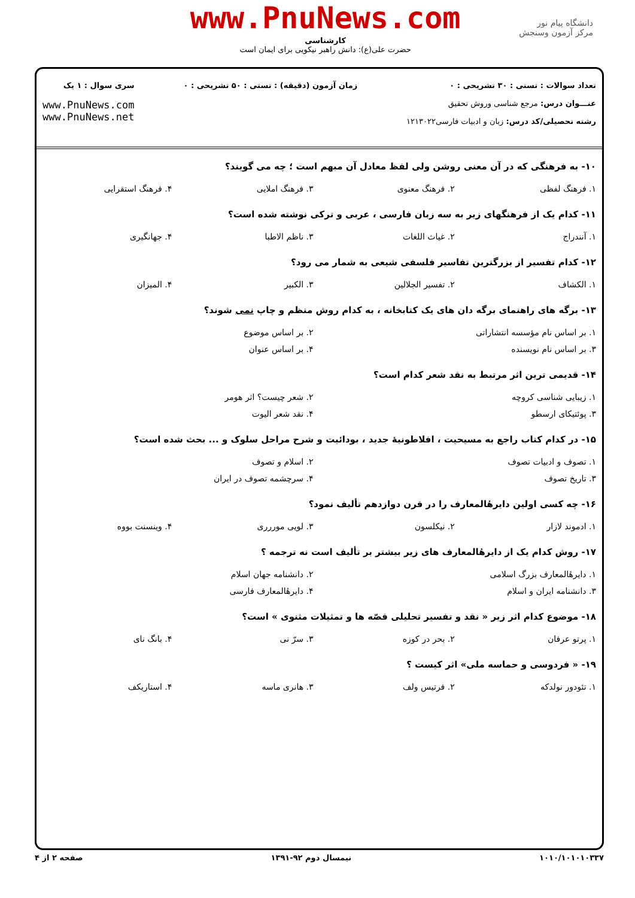دانشگاه پیام نور
مرکز آزمون وسنجش
www.PnuNews.com
کارشناسی
حضرت علی(ع): دانش راهبر نیکویی برای ایمان است
تعداد سوالات : تستی : ۳۰ تشریحی : ۰
عنـــوان درس: مرجع شناسی وروش تحقیق
رشته تحصیلی/کد درس: زبان و ادبیات فارسی۱۲۱۳۰۲۲
زمان آزمون (دقیقه) : تستی : ۵۰ تشریحی : ۰
سری سوال : ۱ یک
www.PnuNews.com
www.PnuNews.net
۱۰- به فرهنگی که در آن معنی روشن ولی لفظ معادل آن مبهم است ؛ چه می گویند؟
| ۱. فرهنگ لفظی | ۲. فرهنگ معنوی | ۳. فرهنگ املایی | ۴. فرهنگ استقرایی |
۱۱- کدام یک از فرهنگهای زیر به سه زبان فارسی ، عربی و ترکی نوشته شده است؟
| ۱. آنندراج | ۲. غیاث اللغات | ۳. ناظم الاطبا | ۴. جهانگیری |
۱۲- کدام تفسیر از بزرگترین تفاسیر فلسفی شیعی به شمار می رود؟
| ۱. الکشاف | ۲. تفسیر الجلالین | ۳. الکبیر | ۴. المیزان |
۱۳- برگه های راهنمای برگه دان های یک کتابخانه ، به کدام روش منظم و چاپ نمی شوند؟
| ۱. بر اساس نام مؤسسه انتشاراتی | ۲. بر اساس موضوع |
| ۳. بر اساس نام نویسنده | ۴. بر اساس عنوان |
۱۴- قدیمی ترین اثر مرتبط به نقد شعر کدام است؟
| ۱. زیبایی شناسی کروچه | ۲. شعر چیست؟ اثر هومر |
| ۳. پوئتیکای ارسطو | ۴. نقد شعر الیوت |
۱۵- در کدام کتاب راجع به مسیحیت ، افلاطونیهٔ جدید ، بودائیت و شرح مراحل سلوک و ... بحث شده است؟
| ۱. تصوف و ادبیات تصوف | ۲. اسلام و تصوف |
| ۳. تاریخ تصوف | ۴. سرچشمه تصوف در ایران |
۱۶- چه کسی اولین دایرهٔالمعارف را در قرن دوازدهم تألیف نمود؟
| ۱. ادموند لازار | ۲. نیکلسون | ۳. لویی موررری | ۴. وینسنت بووه |
۱۷- روش کدام یک از دایرهٔالمعارف های زیر بیشتر بر تألیف است نه ترجمه ؟
| ۱. دایرهٔالمعارف بزرگ اسلامی | ۲. دانشنامه جهان اسلام |
| ۳. دانشنامه ایران و اسلام | ۴. دایرهٔالمعارف فارسی |
۱۸- موضوع کدام اثر زیر « نقد و تفسیر تحلیلی قصّه ها و تمثیلات مثنوی » است؟
| ۱. پرتو عرفان | ۲. بحر در کوزه | ۳. سرّ نی | ۴. بانگ نای |
۱۹- « فردوسی و حماسه ملی» اثر کیست ؟
| ۱. تئودور نولدکه | ۲. فرتیس ولف | ۳. هانری ماسه | ۴. استاریکف |
۱۰۱۰/۱۰۱۰۱۰۳۳۷ نیمسال دوم ۹۲-۱۳۹۱ صفحه ۲ از ۴